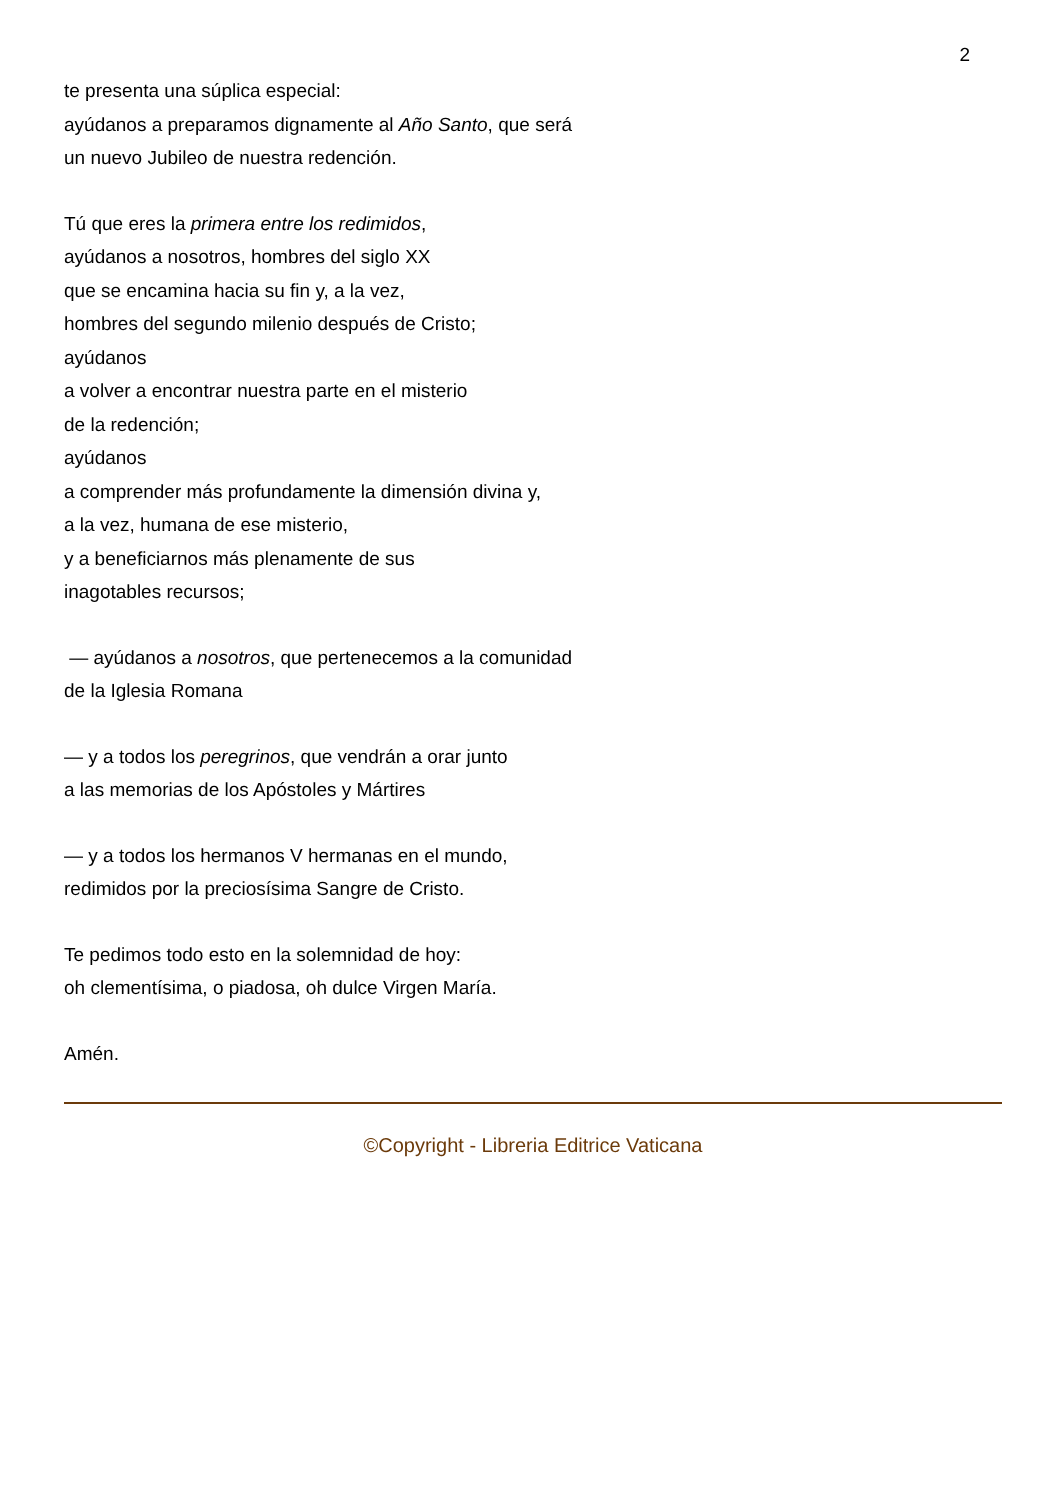2
te presenta una súplica especial:
ayúdanos a preparamos dignamente al Año Santo, que será
un nuevo Jubileo de nuestra redención.
Tú que eres la primera entre los redimidos,
ayúdanos a nosotros, hombres del siglo XX
que se encamina hacia su fin y, a la vez,
hombres del segundo milenio después de Cristo;
ayúdanos
a volver a encontrar nuestra parte en el misterio
de la redención;
ayúdanos
a comprender más profundamente la dimensión divina y,
a la vez, humana de ese misterio,
y a beneficiarnos más plenamente de sus
inagotables recursos;
— ayúdanos a nosotros, que pertenecemos a la comunidad
de la Iglesia Romana
— y a todos los peregrinos, que vendrán a orar junto
a las memorias de los Apóstoles y Mártires
— y a todos los hermanos V hermanas en el mundo,
redimidos por la preciosísima Sangre de Cristo.
Te pedimos todo esto en la solemnidad de hoy:
oh clementísima, o piadosa, oh dulce Virgen María.
Amén.
©Copyright - Libreria Editrice Vaticana